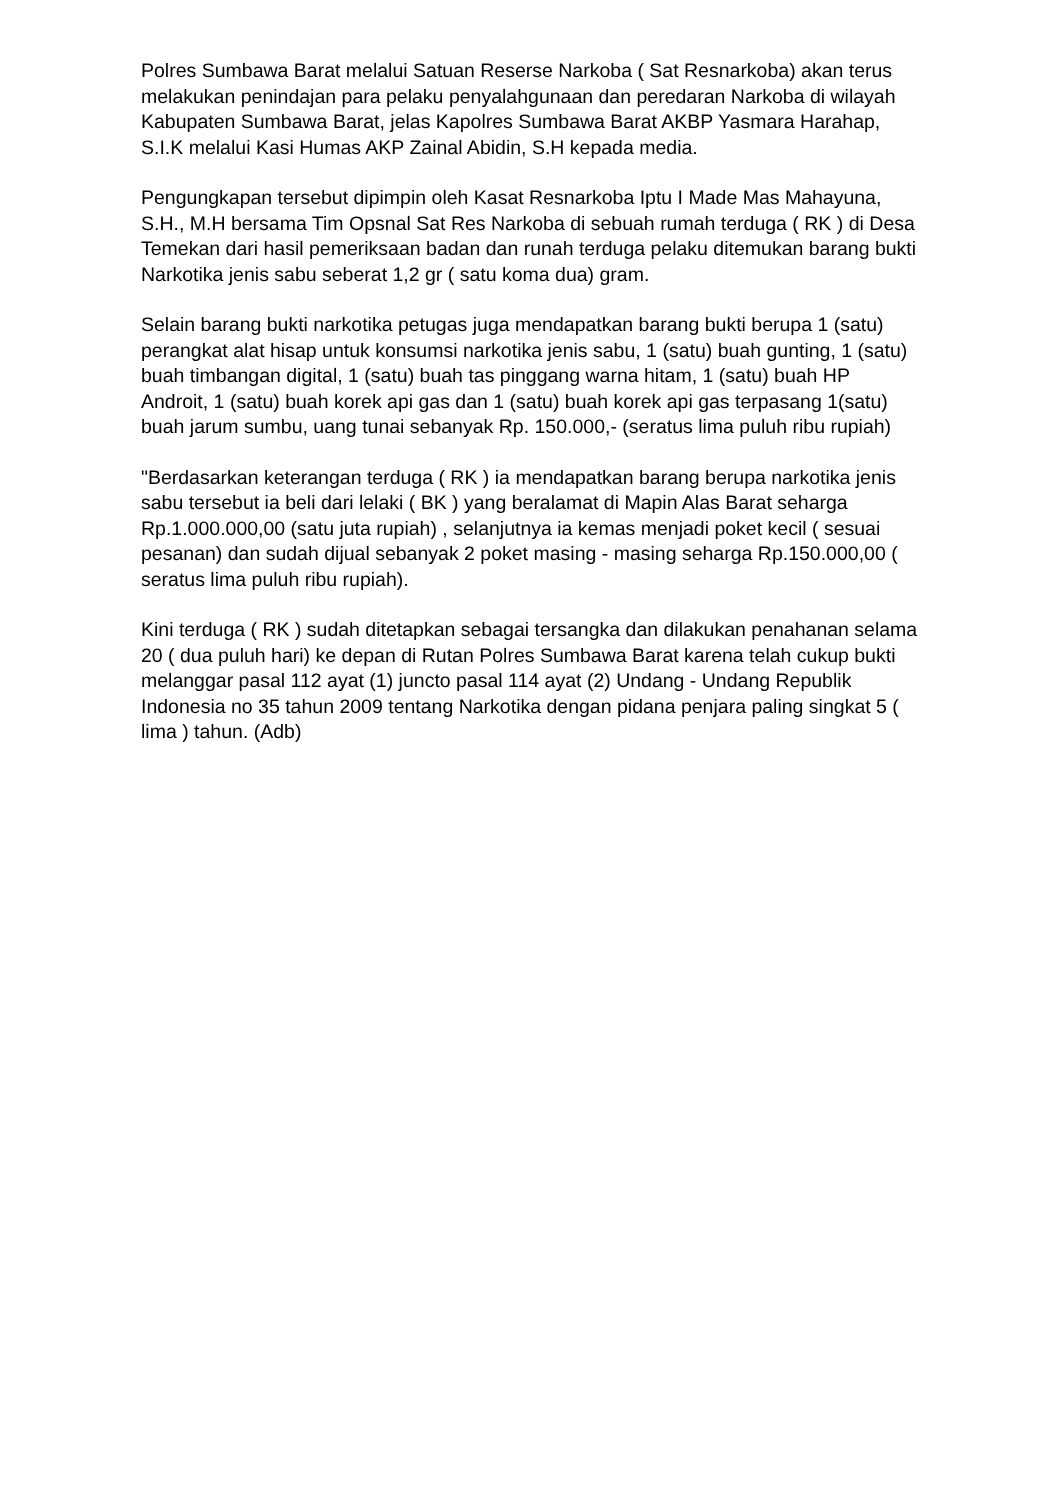Polres Sumbawa Barat melalui Satuan Reserse Narkoba ( Sat Resnarkoba) akan terus melakukan penindajan para pelaku penyalahgunaan dan peredaran Narkoba di wilayah Kabupaten Sumbawa Barat, jelas Kapolres Sumbawa Barat AKBP Yasmara Harahap, S.I.K melalui Kasi Humas AKP Zainal Abidin, S.H kepada media.
Pengungkapan tersebut dipimpin oleh Kasat Resnarkoba Iptu I Made Mas Mahayuna, S.H., M.H bersama Tim Opsnal Sat Res Narkoba di sebuah rumah terduga ( RK ) di Desa Temekan dari hasil pemeriksaan badan dan runah terduga pelaku ditemukan barang bukti Narkotika jenis sabu seberat 1,2 gr ( satu koma dua) gram.
Selain barang bukti narkotika petugas juga mendapatkan barang bukti berupa 1 (satu) perangkat alat hisap untuk konsumsi narkotika jenis sabu, 1 (satu) buah gunting, 1 (satu) buah timbangan digital, 1 (satu) buah tas pinggang warna hitam, 1 (satu) buah HP Androit, 1 (satu) buah korek api gas dan 1 (satu) buah korek api gas terpasang 1(satu) buah jarum sumbu, uang tunai sebanyak Rp. 150.000,- (seratus lima puluh ribu rupiah)
"Berdasarkan keterangan terduga ( RK ) ia mendapatkan barang berupa narkotika jenis sabu tersebut ia beli dari lelaki ( BK ) yang beralamat di Mapin Alas Barat seharga Rp.1.000.000,00 (satu juta rupiah) , selanjutnya ia kemas menjadi poket kecil ( sesuai pesanan) dan sudah dijual sebanyak 2 poket masing - masing seharga Rp.150.000,00 ( seratus lima puluh ribu rupiah).
Kini terduga ( RK ) sudah ditetapkan sebagai tersangka dan dilakukan penahanan selama 20 ( dua puluh hari) ke depan di Rutan Polres Sumbawa Barat karena telah cukup bukti melanggar pasal 112 ayat (1) juncto pasal 114 ayat (2) Undang - Undang Republik Indonesia no 35 tahun 2009 tentang Narkotika dengan pidana penjara paling singkat 5 ( lima ) tahun. (Adb)